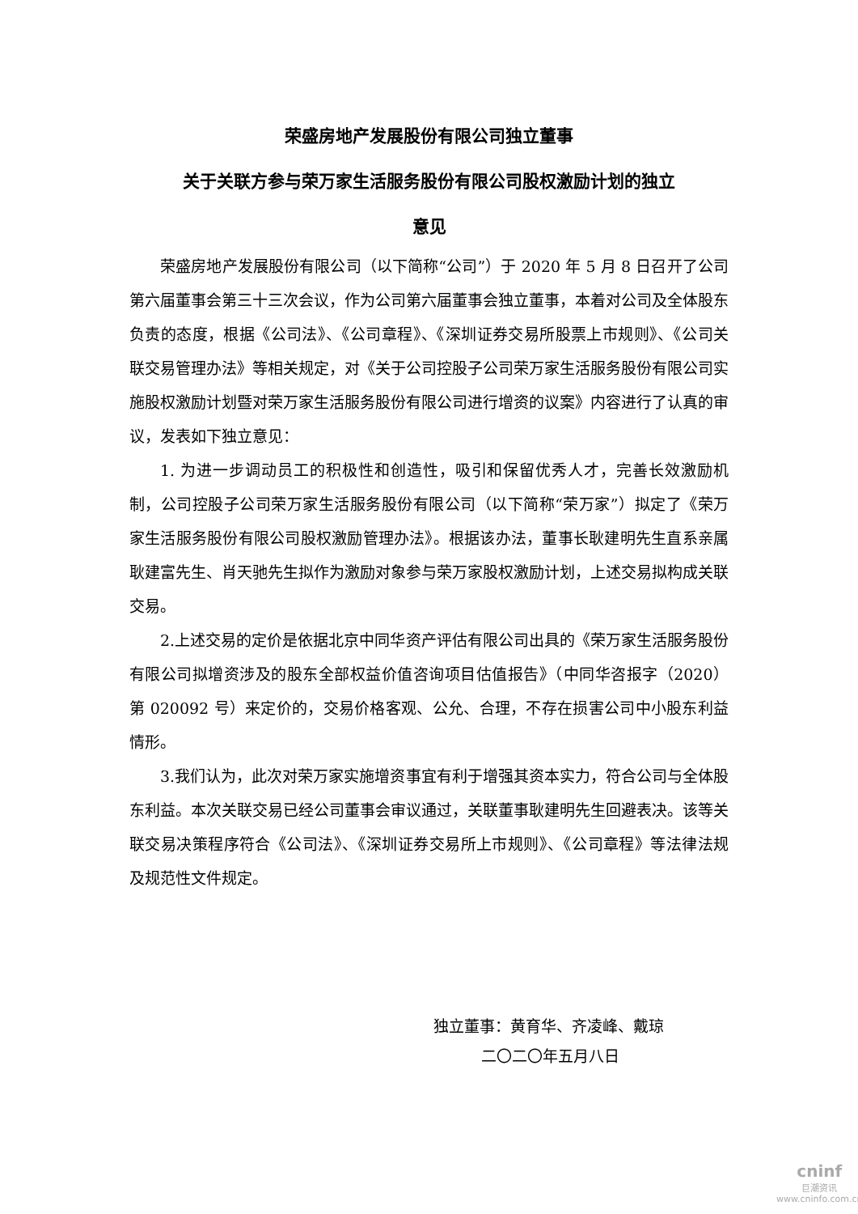荣盛房地产发展股份有限公司独立董事
关于关联方参与荣万家生活服务股份有限公司股权激励计划的独立
意见
荣盛房地产发展股份有限公司（以下简称“公司”）于 2020 年 5 月 8 日召开了公司第六届董事会第三十三次会议，作为公司第六届董事会独立董事，本着对公司及全体股东负责的态度，根据《公司法》、《公司章程》、《深圳证券交易所股票上市规则》、《公司关联交易管理办法》等相关规定，对《关于公司控股子公司荣万家生活服务股份有限公司实施股权激励计划暨对荣万家生活服务股份有限公司进行增资的议案》内容进行了认真的审议，发表如下独立意见：
1. 为进一步调动员工的积极性和创造性，吸引和保留优秀人才，完善长效激励机制，公司控股子公司荣万家生活服务股份有限公司（以下简称“荣万家”）拟定了《荣万家生活服务股份有限公司股权激励管理办法》。根据该办法，董事长耿建明先生直系亲属耿建富先生、肖天驰先生拟作为激励对象参与荣万家股权激励计划，上述交易拟构成关联交易。
2.上述交易的定价是依据北京中同华资产评估有限公司出具的《荣万家生活服务股份有限公司拟增资涉及的股东全部权益价值咨询项目估值报告》（中同华咨报字（2020）第 020092 号）来定价的，交易价格客观、公允、合理，不存在损害公司中小股东利益情形。
3.我们认为，此次对荣万家实施增资事宜有利于增强其资本实力，符合公司与全体股东利益。本次关联交易已经公司董事会审议通过，关联董事耿建明先生回避表决。该等关联交易决策程序符合《公司法》、《深圳证券交易所上市规则》、《公司章程》等法律法规及规范性文件规定。
独立董事：黄育华、齐凌峰、戴琼
二〇二〇年五月八日
cninf
巨潮资讯
www.cninfo.com.cn